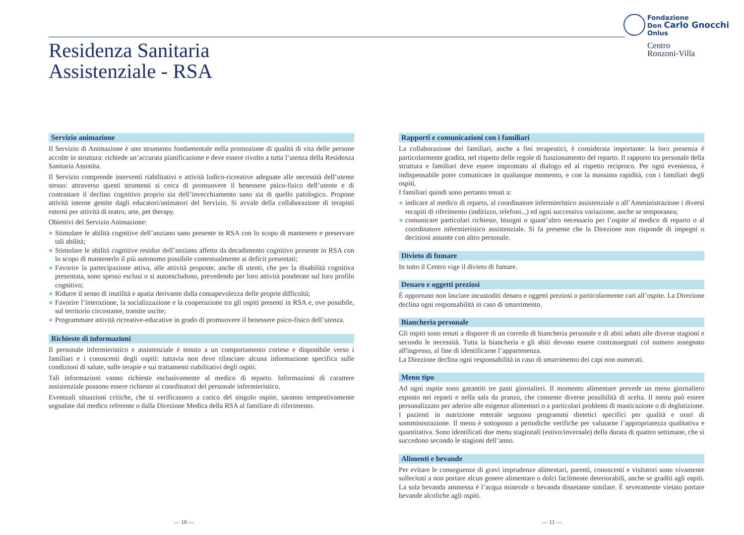Residenza Sanitaria
Assistenziale - RSA
Fondazione
Don Carlo Gnocchi
Onlus
Centro
Ronzoni-Villa
Servizio animazione
Il Servizio di Animazione è uno strumento fondamentale nella promozione di qualità di vita delle persone accolte in struttura: richiede un’accurata pianificazione e deve essere rivolto a tutta l’utenza della Residenza Sanitaria Assistita.
Il Servizio comprende interventi riabilitativi e attività ludico-ricreative adeguate alle necessità dell’utente stesso: attraverso questi strumenti si cerca di promuovere il benessere psico-fisico dell’utente e di contrastare il declino cognitivo proprio sia dell’invecchiamento sano sia di quello patologico. Propone attività interne gestite dagli educatori/animatori del Servizio. Si avvale della collaborazione di terapisti esterni per attività di teatro, arte, pet therapy.
Obiettivi del Servizio Animazione:
● Stimolare le abilità cognitive dell’anziano sano presente in RSA con lo scopo di mantenere e preservare tali abilità;
● Stimolare le abilità cognitive residue dell’anziano affetto da decadimento cognitivo presente in RSA con lo scopo di mantenerlo il più autonomo possibile contestualmente ai deficit presentati;
● Favorire la partecipazione attiva, alle attività proposte, anche di utenti, che per la disabilità cognitiva presentata, sono spesso esclusi o si autoescludono, prevedendo per loro attività ponderate sul loro profilo cognitivo;
● Ridurre il senso di inutilità e apatia derivante dalla consapevolezza delle proprie difficoltà;
● Favorire l’interazione, la socializzazione e la cooperazione tra gli ospiti presenti in RSA e, ove possibile, sul territorio circostante, tramite uscite;
● Programmare attività ricreative-educative in grado di promuovere il benessere psico-fisico dell’utenza.
Richieste di informazioni
Il personale infermieristico e assistenziale è tenuto a un comportamento cortese e disponibile verso i familiari e i conoscenti degli ospiti: tuttavia non deve rilasciare alcuna informazione specifica sulle condizioni di salute, sulle terapie e sui trattamenti riabilitativi degli ospiti.
Tali informazioni vanno richieste esclusivamente al medico di reparto. Informazioni di carattere assistenziale possono essere richieste ai coordinatori del personale infermieristico.
Eventuali situazioni critiche, che si verificassero a carico del singolo ospite, saranno tempestivamente segnalate dal medico referente o dalla Direzione Medica della RSA al familiare di riferimento.
Rapporti e comunicazioni con i familiari
La collaborazione dei familiari, anche a fini terapeutici, è considerata importante: la loro presenza è particolarmente gradita, nel rispetto delle regole di funzionamento del reparto. Il rapporto tra personale della struttura e familiari deve essere improntato al dialogo ed al rispetto reciproco. Per ogni evenienza, è indispensabile poter comunicare in qualunque momento, e con la massima rapidità, con i familiari degli ospiti.
I familiari quindi sono pertanto tenuti a:
● indicare al medico di reparto, al coordinatore infermieristico assistenziale o all’Amministrazione i diversi recapiti di riferimento (indirizzo, telefoni...) ed ogni successiva variazione, anche se temporanea;
● comunicare particolari richieste, bisogni o quant’altro necessario per l’ospite al medico di reparto o al coordinatore infermieristico assistenziale. Si fa presente che la Direzione non risponde di impegni o decisioni assunte con altro personale.
Divieto di fumare
In tutto il Centro vige il divieto di fumare.
Denaro e oggetti preziosi
È opportuno non lasciare incustoditi denaro e oggetti preziosi o particolarmente cari all’ospite. La Direzione declina ogni responsabilità in caso di smarrimento.
Biancheria personale
Gli ospiti sono tenuti a disporre di un corredo di biancheria personale e di abiti adatti alle diverse stagioni e secondo le necessità. Tutta la biancheria e gli abiti devono essere contrassegnati col numero assegnato all'ingresso, al fine di identificarne l’appartenenza.
La Direzione declina ogni responsabilità in caso di smarrimento dei capi non numerati.
Menu tipo
Ad ogni ospite sono garantiti tre pasti giornalieri. Il momento alimentare prevede un menu giornaliero esposto nei reparti e nella sala da pranzo, che consente diverse possibilità di scelta. Il menu può essere personalizzato per aderire alle esigenze alimentari o a particolari problemi di masticazione o di deglutizione. I pazienti in nutrizione enterale seguono programmi dietetici specifici per qualità e orari di somministrazione. Il menu è sottoposto a periodiche verifiche per valutarne l’appropriatezza qualitativa e quantitativa. Sono identificati due menu stagionali (estivo/invernale) della durata di quattro settimane, che si succedono secondo le stagioni dell’anno.
Alimenti e bevande
Per evitare le conseguenze di gravi imprudenze alimentari, parenti, conoscenti e visitatori sono vivamente sollecitati a non portare alcun genere alimentare o dolci facilmente deteriorabili, anche se graditi agli ospiti. La sola bevanda ammessa è l’acqua minerale o bevanda dissetante similare. È severamente vietato portare bevande alcoliche agli ospiti.
— 10 — — 11 —